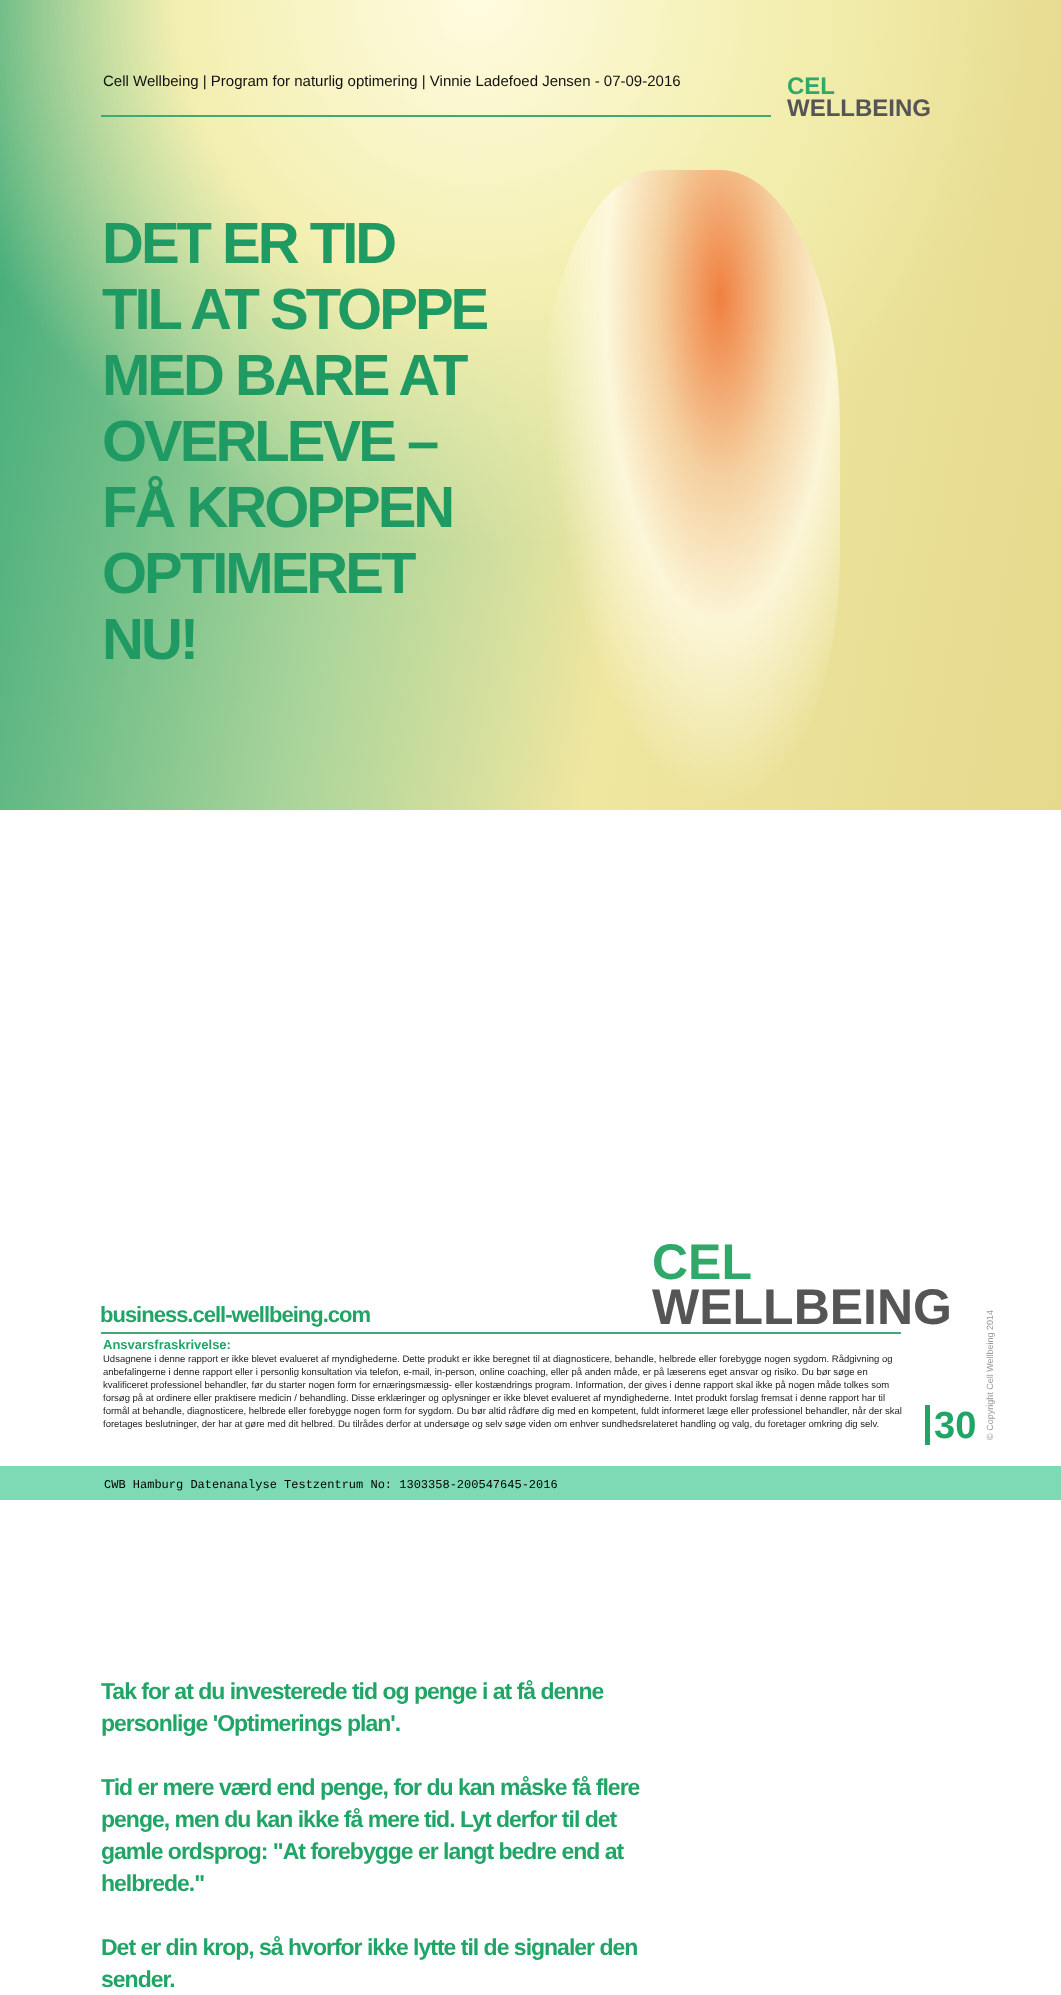Cell Wellbeing | Program for naturlig optimering | Vinnie Ladefoed Jensen - 07-09-2016
CEL
WELLBEING
DET ER TID
TIL AT STOPPE
MED BARE AT
OVERLEVE –
FÅ KROPPEN
OPTIMERET
NU!
Tak for at du investerede tid og penge i at få denne personlige 'Optimerings plan'.
Tid er mere værd end penge, for du kan måske få flere penge, men du kan ikke få mere tid. Lyt derfor til det gamle ordsprog: "At forebygge er langt bedre end at helbrede."
Det er din krop, så hvorfor ikke lytte til de signaler den sender.
CEL
WELLBEING
business.cell-wellbeing.com
Ansvarsfraskrivelse:
Udsagnene i denne rapport er ikke blevet evalueret af myndighederne. Dette produkt er ikke beregnet til at diagnosticere, behandle, helbrede eller forebygge nogen sygdom. Rådgivning og anbefalingerne i denne rapport eller i personlig konsultation via telefon, e-mail, in-person, online coaching, eller på anden måde, er på læserens eget ansvar og risiko. Du bør søge en kvalificeret professionel behandler, før du starter nogen form for ernæringsmæssig- eller kostændrings program. Information, der gives i denne rapport skal ikke på nogen måde tolkes som forsøg på at ordinere eller praktisere medicin / behandling. Disse erklæringer og oplysninger er ikke blevet evalueret af myndighederne. Intet produkt forslag fremsat i denne rapport har til formål at behandle, diagnosticere, helbrede eller forebygge nogen form for sygdom. Du bør altid rådføre dig med en kompetent, fuldt informeret læge eller professionel behandler, når der skal foretages beslutninger, der har at gøre med dit helbred. Du tilrådes derfor at undersøge og selv søge viden om enhver sundhedsrelateret handling og valg, du foretager omkring dig selv.
30 © Copyright Cell Wellbeing 2014
CWB Hamburg Datenanalyse Testzentrum No: 1303358-200547645-2016